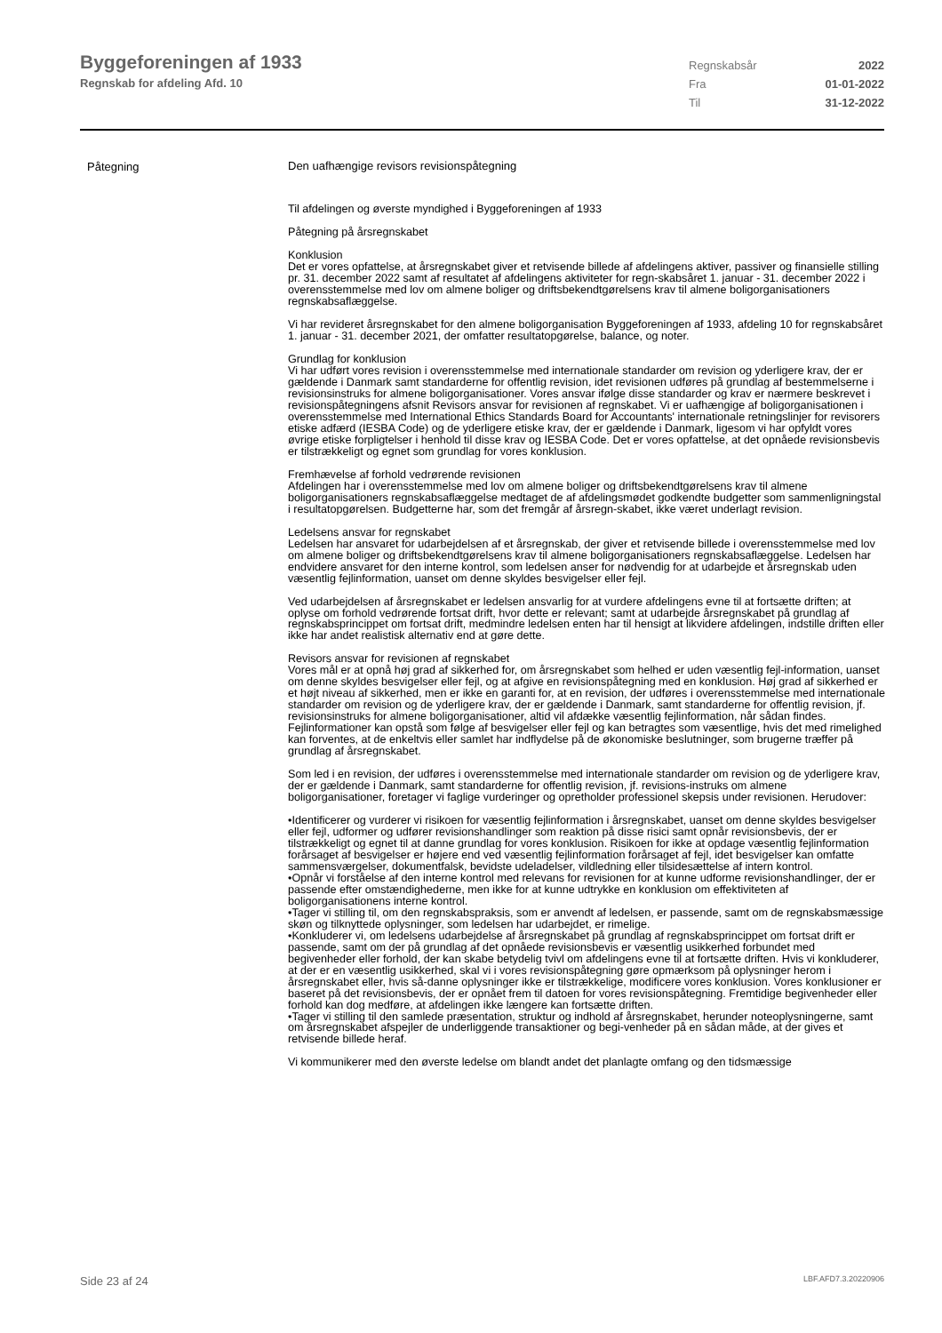Byggeforeningen af 1933
Regnskab for afdeling Afd. 10
Regnskabsår 2022 Fra 01-01-2022 Til 31-12-2022
Påtegning
Den uafhængige revisors revisionspåtegning
Til afdelingen og øverste myndighed i Byggeforeningen af 1933
Påtegning på årsregnskabet
Konklusion
Det er vores opfattelse, at årsregnskabet giver et retvisende billede af afdelingens aktiver, passiver og finansielle stilling pr. 31. december 2022 samt af resultatet af afdelingens aktiviteter for regn-skabsåret 1. januar - 31. december 2022 i overensstemmelse med lov om almene boliger og driftsbekendtgørelsens krav til almene boligorganisationers regnskabsaflæggelse.
Vi har revideret årsregnskabet for den almene boligorganisation Byggeforeningen af 1933, afdeling 10 for regnskabsåret 1. januar - 31. december 2021, der omfatter resultatopgørelse, balance, og noter.
Grundlag for konklusion
Vi har udført vores revision i overensstemmelse med internationale standarder om revision og yderligere krav, der er gældende i Danmark samt standarderne for offentlig revision, idet revisionen udføres på grundlag af bestemmelserne i revisionsinstruks for almene boligorganisationer. Vores ansvar ifølge disse standarder og krav er nærmere beskrevet i revisionspåtegningens afsnit Revisors ansvar for revisionen af regnskabet. Vi er uafhængige af boligorganisationen i overensstemmelse med International Ethics Standards Board for Accountants' internationale retningslinjer for revisorers etiske adfærd (IESBA Code) og de yderligere etiske krav, der er gældende i Danmark, ligesom vi har opfyldt vores øvrige etiske forpligtelser i henhold til disse krav og IESBA Code. Det er vores opfattelse, at det opnåede revisionsbevis er tilstrækkeligt og egnet som grundlag for vores konklusion.
Fremhævelse af forhold vedrørende revisionen
Afdelingen har i overensstemmelse med lov om almene boliger og driftsbekendtgørelsens krav til almene boligorganisationers regnskabsaflæggelse medtaget de af afdelingsmødet godkendte budgetter som sammenligningstal i resultatopgørelsen. Budgetterne har, som det fremgår af årsregn-skabet, ikke været underlagt revision.
Ledelsens ansvar for regnskabet
Ledelsen har ansvaret for udarbejdelsen af et årsregnskab, der giver et retvisende billede i overensstemmelse med lov om almene boliger og driftsbekendtgørelsens krav til almene boligorganisationers regnskabsaflæggelse. Ledelsen har endvidere ansvaret for den interne kontrol, som ledelsen anser for nødvendig for at udarbejde et årsregnskab uden væsentlig fejlinformation, uanset om denne skyldes besvigelser eller fejl.
Ved udarbejdelsen af årsregnskabet er ledelsen ansvarlig for at vurdere afdelingens evne til at fortsætte driften; at oplyse om forhold vedrørende fortsat drift, hvor dette er relevant; samt at udarbejde årsregnskabet på grundlag af regnskabsprincippet om fortsat drift, medmindre ledelsen enten har til hensigt at likvidere afdelingen, indstille driften eller ikke har andet realistisk alternativ end at gøre dette.
Revisors ansvar for revisionen af regnskabet
Vores mål er at opnå høj grad af sikkerhed for, om årsregnskabet som helhed er uden væsentlig fejl-information, uanset om denne skyldes besvigelser eller fejl, og at afgive en revisionspåtegning med en konklusion. Høj grad af sikkerhed er et højt niveau af sikkerhed, men er ikke en garanti for, at en revision, der udføres i overensstemmelse med internationale standarder om revision og de yderligere krav, der er gældende i Danmark, samt standarderne for offentlig revision, jf. revisionsinstruks for almene boligorganisationer, altid vil afdække væsentlig fejlinformation, når sådan findes. Fejlinformationer kan opstå som følge af besvigelser eller fejl og kan betragtes som væsentlige, hvis det med rimelighed kan forventes, at de enkeltvis eller samlet har indflydelse på de økonomiske beslutninger, som brugerne træffer på grundlag af årsregnskabet.
Som led i en revision, der udføres i overensstemmelse med internationale standarder om revision og de yderligere krav, der er gældende i Danmark, samt standarderne for offentlig revision, jf. revisions-instruks om almene boligorganisationer, foretager vi faglige vurderinger og opretholder professionel skepsis under revisionen. Herudover:
•Identificerer og vurderer vi risikoen for væsentlig fejlinformation i årsregnskabet, uanset om denne skyldes besvigelser eller fejl, udformer og udfører revisionshandlinger som reaktion på disse risici samt opnår revisionsbevis, der er tilstrækkeligt og egnet til at danne grundlag for vores konklusion. Risikoen for ikke at opdage væsentlig fejlinformation forårsaget af besvigelser er højere end ved væsentlig fejlinformation forårsaget af fejl, idet besvigelser kan omfatte sammensværgelser, dokumentfalsk, bevidste udeladelser, vildledning eller tilsidesættelse af intern kontrol.
•Opnår vi forståelse af den interne kontrol med relevans for revisionen for at kunne udforme revisionshandlinger, der er passende efter omstændighederne, men ikke for at kunne udtrykke en konklusion om effektiviteten af boligorganisationens interne kontrol.
•Tager vi stilling til, om den regnskabspraksis, som er anvendt af ledelsen, er passende, samt om de regnskabsmæssige skøn og tilknyttede oplysninger, som ledelsen har udarbejdet, er rimelige.
•Konkluderer vi, om ledelsens udarbejdelse af årsregnskabet på grundlag af regnskabsprincippet om fortsat drift er passende, samt om der på grundlag af det opnåede revisionsbevis er væsentlig usikkerhed forbundet med begivenheder eller forhold, der kan skabe betydelig tvivl om afdelingens evne til at fortsætte driften. Hvis vi konkluderer, at der er en væsentlig usikkerhed, skal vi i vores revisionspåtegning gøre opmærksom på oplysninger herom i årsregnskabet eller, hvis så-danne oplysninger ikke er tilstrækkelige, modificere vores konklusion. Vores konklusioner er baseret på det revisionsbevis, der er opnået frem til datoen for vores revisionspåtegning. Fremtidige begivenheder eller forhold kan dog medføre, at afdelingen ikke længere kan fortsætte driften.
•Tager vi stilling til den samlede præsentation, struktur og indhold af årsregnskabet, herunder noteoplysningerne, samt om årsregnskabet afspejler de underliggende transaktioner og begi-venheder på en sådan måde, at der gives et retvisende billede heraf.
Vi kommunikerer med den øverste ledelse om blandt andet det planlagte omfang og den tidsmæssige
Side 23 af 24 LBF.AFD7.3.20220906